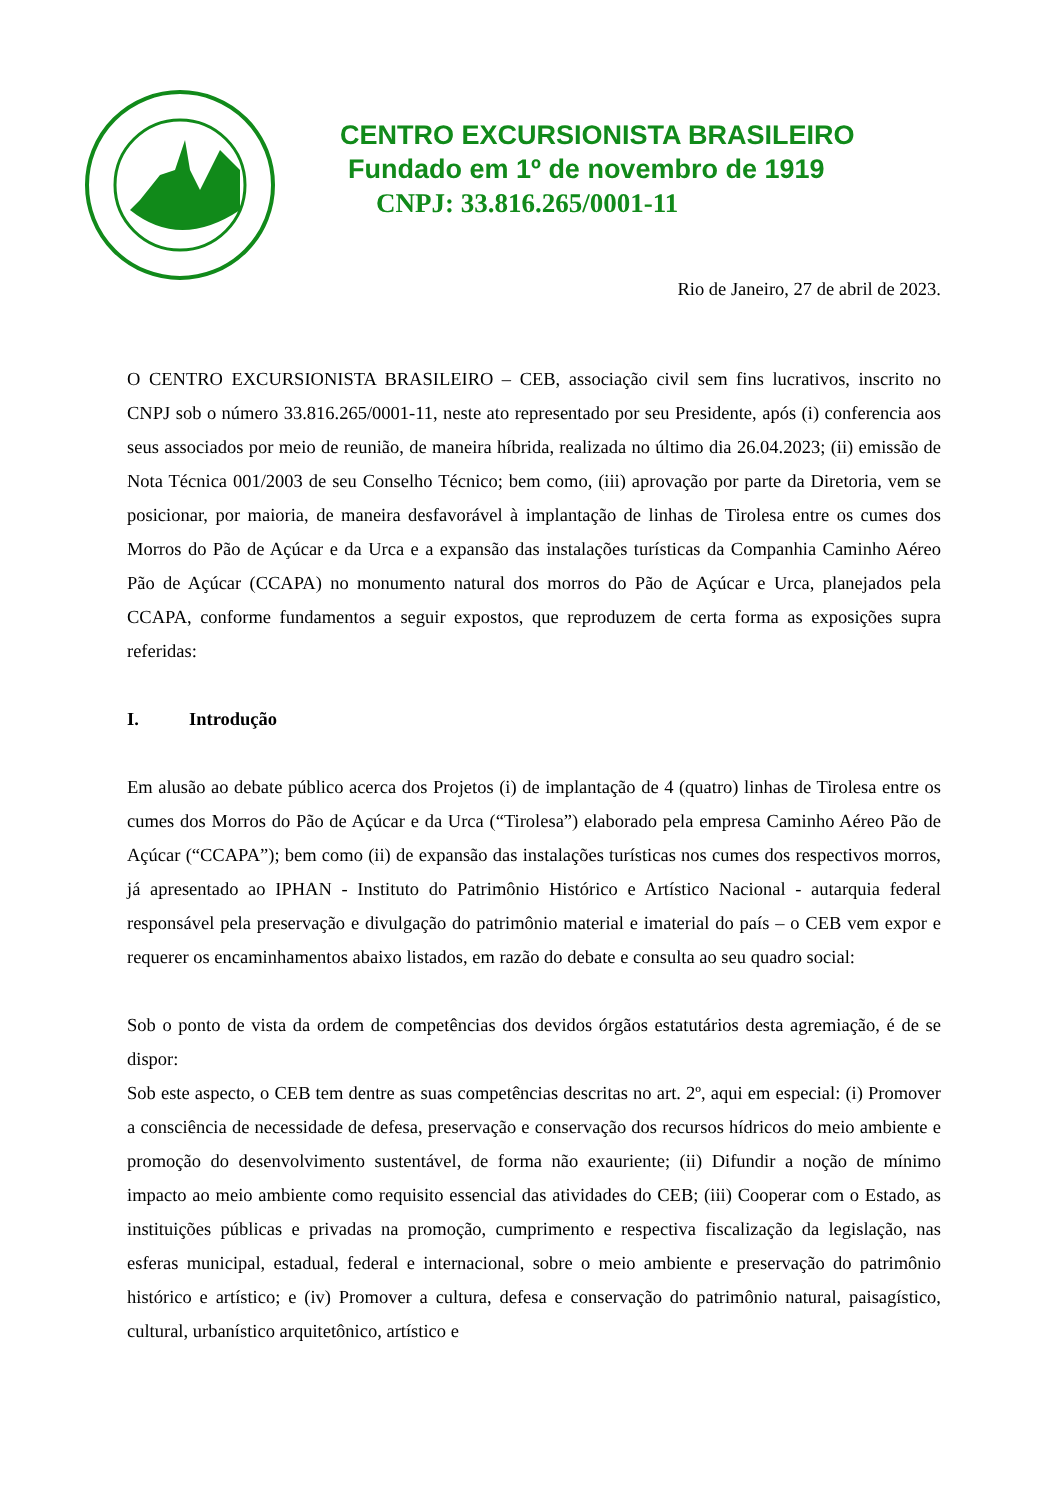CENTRO EXCURSIONISTA BRASILEIRO
Fundado em 1º de novembro de 1919
CNPJ: 33.816.265/0001-11
Rio de Janeiro, 27 de abril de 2023.
O CENTRO EXCURSIONISTA BRASILEIRO – CEB, associação civil sem fins lucrativos, inscrito no CNPJ sob o número 33.816.265/0001-11, neste ato representado por seu Presidente, após (i) conferencia aos seus associados por meio de reunião, de maneira híbrida, realizada no último dia 26.04.2023; (ii) emissão de Nota Técnica 001/2003 de seu Conselho Técnico; bem como, (iii) aprovação por parte da Diretoria, vem se posicionar, por maioria, de maneira desfavorável à implantação de linhas de Tirolesa entre os cumes dos Morros do Pão de Açúcar e da Urca e a expansão das instalações turísticas da Companhia Caminho Aéreo Pão de Açúcar (CCAPA) no monumento natural dos morros do Pão de Açúcar e Urca, planejados pela CCAPA, conforme fundamentos a seguir expostos, que reproduzem de certa forma as exposições supra referidas:
I. Introdução
Em alusão ao debate público acerca dos Projetos (i) de implantação de 4 (quatro) linhas de Tirolesa entre os cumes dos Morros do Pão de Açúcar e da Urca (“Tirolesa”) elaborado pela empresa Caminho Aéreo Pão de Açúcar (“CCAPA”); bem como (ii) de expansão das instalações turísticas nos cumes dos respectivos morros, já apresentado ao IPHAN - Instituto do Patrimônio Histórico e Artístico Nacional - autarquia federal responsável pela preservação e divulgação do patrimônio material e imaterial do país – o CEB vem expor e requerer os encaminhamentos abaixo listados, em razão do debate e consulta ao seu quadro social:
Sob o ponto de vista da ordem de competências dos devidos órgãos estatutários desta agremiação, é de se dispor:
Sob este aspecto, o CEB tem dentre as suas competências descritas no art. 2º, aqui em especial: (i) Promover a consciência de necessidade de defesa, preservação e conservação dos recursos hídricos do meio ambiente e promoção do desenvolvimento sustentável, de forma não exauriente; (ii) Difundir a noção de mínimo impacto ao meio ambiente como requisito essencial das atividades do CEB; (iii) Cooperar com o Estado, as instituições públicas e privadas na promoção, cumprimento e respectiva fiscalização da legislação, nas esferas municipal, estadual, federal e internacional, sobre o meio ambiente e preservação do patrimônio histórico e artístico; e (iv) Promover a cultura, defesa e conservação do patrimônio natural, paisagístico, cultural, urbanístico arquitetônico, artístico e